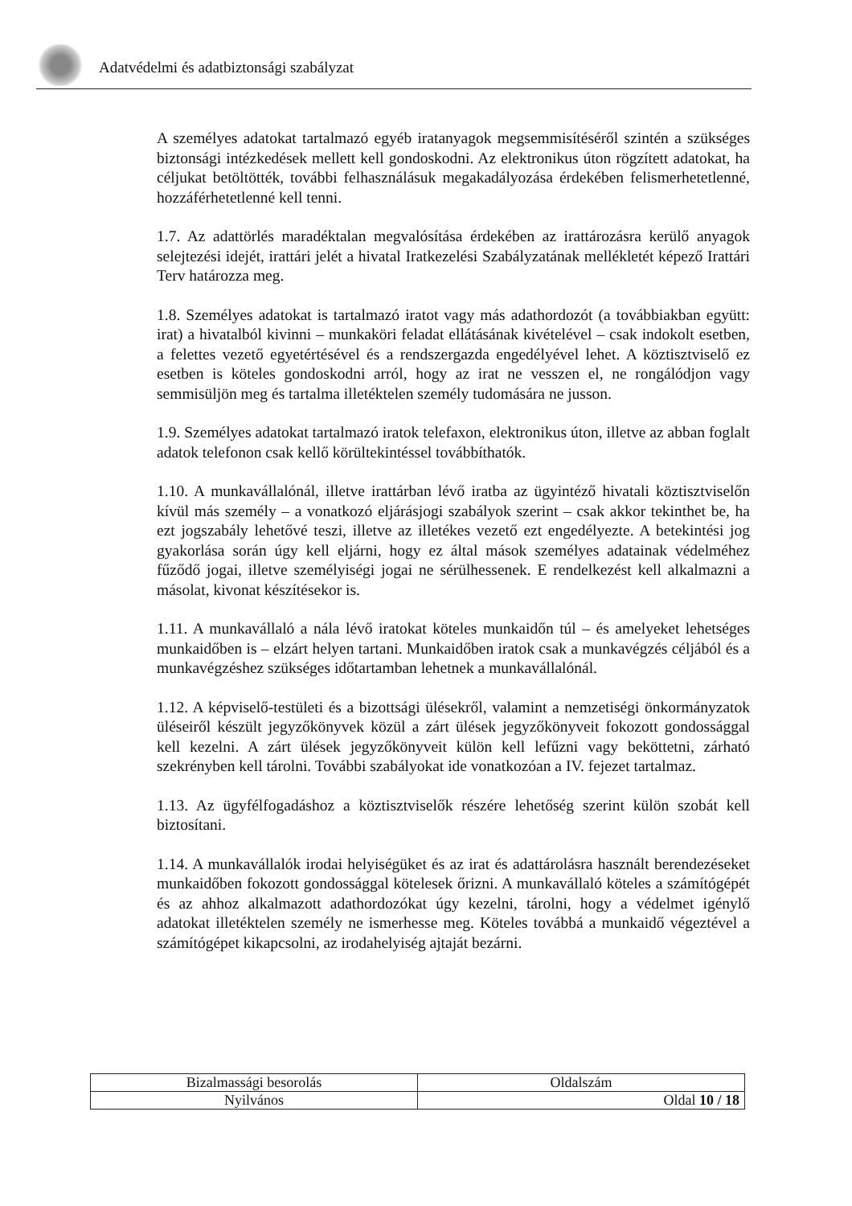Adatvédelmi és adatbiztonsági szabályzat
A személyes adatokat tartalmazó egyéb iratanyagok megsemmisítéséről szintén a szükséges biztonsági intézkedések mellett kell gondoskodni. Az elektronikus úton rögzített adatokat, ha céljukat betöltötték, további felhasználásuk megakadályozása érdekében felismerhetetlenné, hozzáférhetetlenné kell tenni.
1.7. Az adattörlés maradéktalan megvalósítása érdekében az irattározásra kerülő anyagok selejtezési idejét, irattári jelét a hivatal Iratkezelési Szabályzatának mellékletét képező Irattári Terv határozza meg.
1.8. Személyes adatokat is tartalmazó iratot vagy más adathordozót (a továbbiakban együtt: irat) a hivatalból kivinni – munkaköri feladat ellátásának kivételével – csak indokolt esetben, a felettes vezető egyetértésével és a rendszergazda engedélyével lehet. A köztisztviselő ez esetben is köteles gondoskodni arról, hogy az irat ne vesszen el, ne rongálódjon vagy semmisüljön meg és tartalma illetéktelen személy tudomására ne jusson.
1.9. Személyes adatokat tartalmazó iratok telefaxon, elektronikus úton, illetve az abban foglalt adatok telefonon csak kellő körültekintéssel továbbíthatók.
1.10. A munkavállalónál, illetve irattárban lévő iratba az ügyintéző hivatali köztisztviselőn kívül más személy – a vonatkozó eljárásjogi szabályok szerint – csak akkor tekinthet be, ha ezt jogszabály lehetővé teszi, illetve az illetékes vezető ezt engedélyezte. A betekintési jog gyakorlása során úgy kell eljárni, hogy ez által mások személyes adatainak védelméhez fűződő jogai, illetve személyiségi jogai ne sérülhessenek. E rendelkezést kell alkalmazni a másolat, kivonat készítésekor is.
1.11. A munkavállaló a nála lévő iratokat köteles munkaidőn túl – és amelyeket lehetséges munkaidőben is – elzárt helyen tartani. Munkaidőben iratok csak a munkavégzés céljából és a munkavégzéshez szükséges időtartamban lehetnek a munkavállalónál.
1.12. A képviselő-testületi és a bizottsági ülésekről, valamint a nemzetiségi önkormányzatok üléseiről készült jegyzőkönyvek közül a zárt ülések jegyzőkönyveit fokozott gondossággal kell kezelni. A zárt ülések jegyzőkönyveit külön kell lefűzni vagy beköttetni, zárható szekrényben kell tárolni. További szabályokat ide vonatkozóan a IV. fejezet tartalmaz.
1.13. Az ügyfélfogadáshoz a köztisztviselők részére lehetőség szerint külön szobát kell biztosítani.
1.14. A munkavállalók irodai helyiségüket és az irat és adattárolásra használt berendezéseket munkaidőben fokozott gondossággal kötelesek őrizni. A munkavállaló köteles a számítógépét és az ahhoz alkalmazott adathordozókat úgy kezelni, tárolni, hogy a védelmet igénylő adatokat illetéktelen személy ne ismerhesse meg. Köteles továbbá a munkaidő végeztével a számítógépet kikapcsolni, az irodahelyiség ajtaját bezárni.
| Bizalmassági besorolás | Oldalszám |
| Nyilvános | Oldal 10 / 18 |